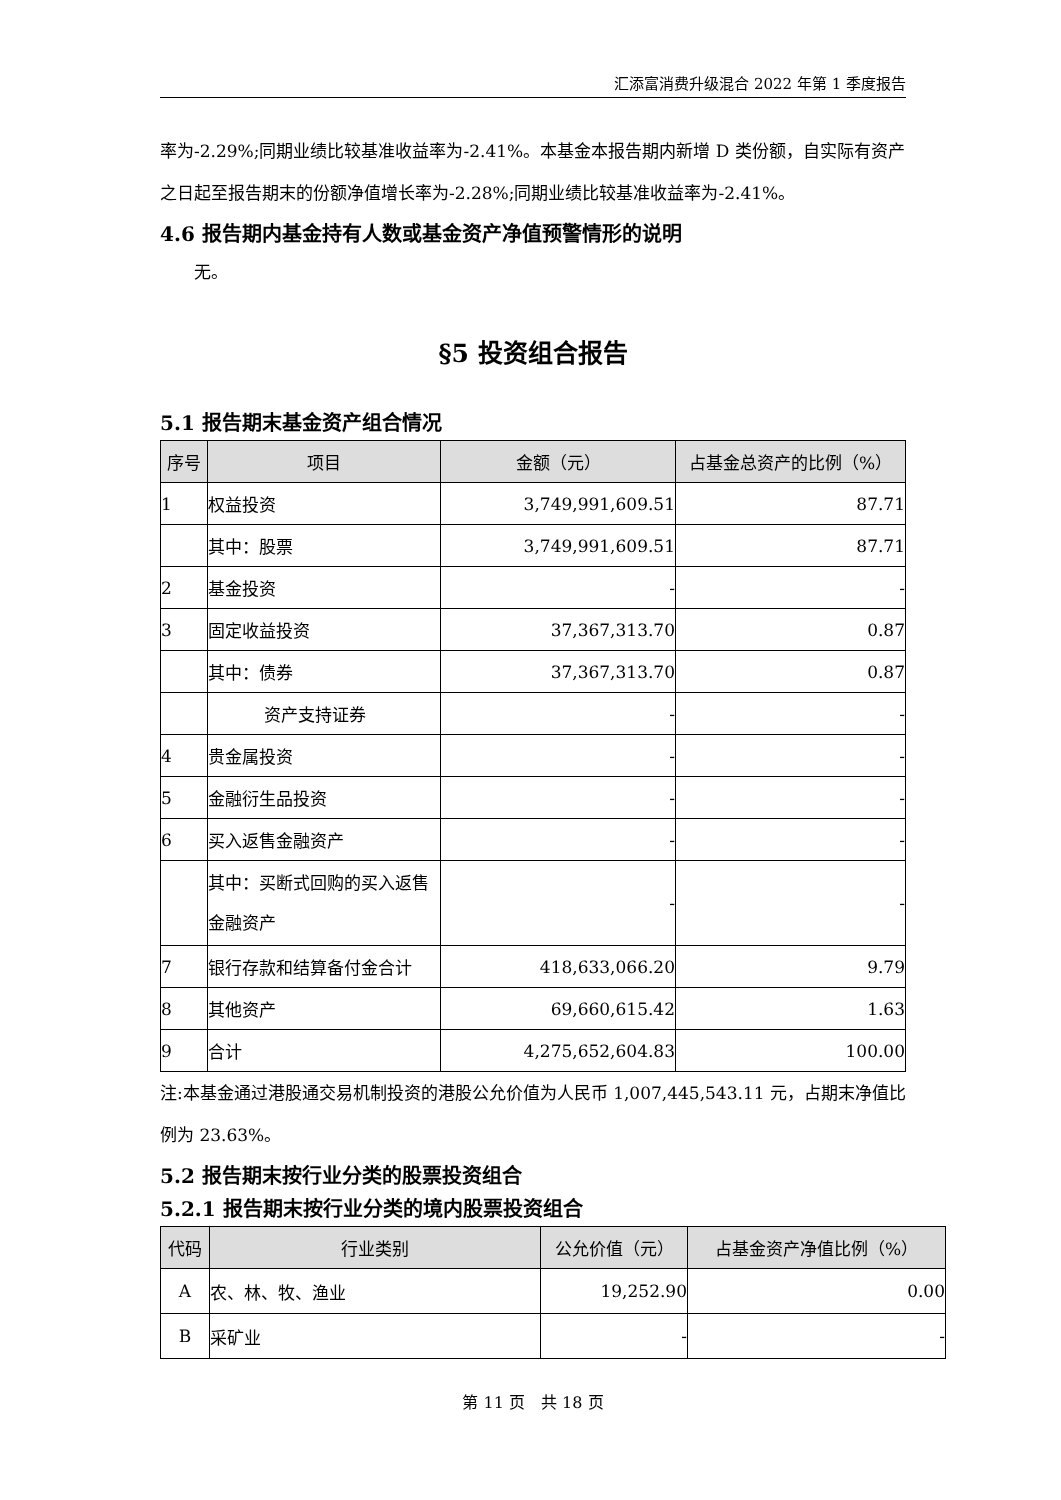汇添富消费升级混合 2022 年第 1 季度报告
率为-2.29%;同期业绩比较基准收益率为-2.41%。本基金本报告期内新增 D 类份额，自实际有资产之日起至报告期末的份额净值增长率为-2.28%;同期业绩比较基准收益率为-2.41%。
4.6 报告期内基金持有人数或基金资产净值预警情形的说明
无。
§5 投资组合报告
5.1 报告期末基金资产组合情况
| 序号 | 项目 | 金额（元） | 占基金总资产的比例（%） |
| --- | --- | --- | --- |
| 1 | 权益投资 | 3,749,991,609.51 | 87.71 |
| | 其中：股票 | 3,749,991,609.51 | 87.71 |
| 2 | 基金投资 | - | - |
| 3 | 固定收益投资 | 37,367,313.70 | 0.87 |
| | 其中：债券 | 37,367,313.70 | 0.87 |
| | 资产支持证券 | - | - |
| 4 | 贵金属投资 | - | - |
| 5 | 金融衍生品投资 | - | - |
| 6 | 买入返售金融资产 | - | - |
| | 其中：买断式回购的买入返售金融资产 | - | - |
| 7 | 银行存款和结算备付金合计 | 418,633,066.20 | 9.79 |
| 8 | 其他资产 | 69,660,615.42 | 1.63 |
| 9 | 合计 | 4,275,652,604.83 | 100.00 |
注:本基金通过港股通交易机制投资的港股公允价值为人民币 1,007,445,543.11 元，占期末净值比例为 23.63%。
5.2 报告期末按行业分类的股票投资组合
5.2.1 报告期末按行业分类的境内股票投资组合
| 代码 | 行业类别 | 公允价值（元） | 占基金资产净值比例（%） |
| --- | --- | --- | --- |
| A | 农、林、牧、渔业 | 19,252.90 | 0.00 |
| B | 采矿业 | - | - |
第 11 页　共 18 页